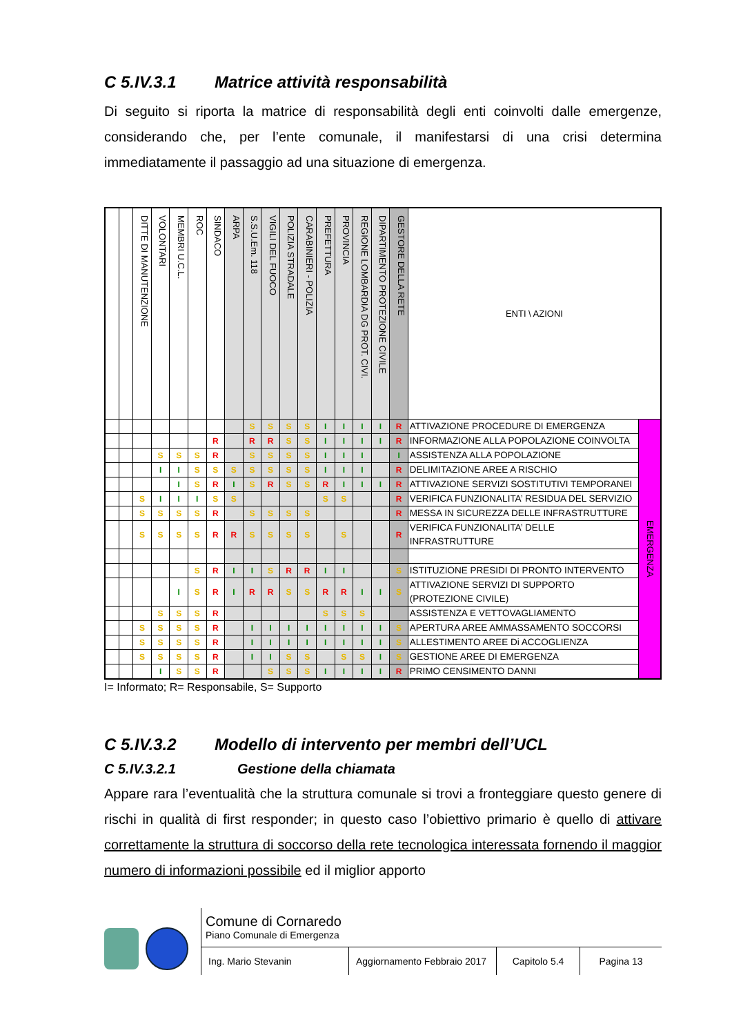C 5.IV.3.1 Matrice attività responsabilità
Di seguito si riporta la matrice di responsabilità degli enti coinvolti dalle emergenze, considerando che, per l’ente comunale, il manifestarsi di una crisi determina immediatamente il passaggio ad una situazione di emergenza.
| | | DITTE DI MANUTENZIONE | VOLONTARI | MEMBRI U.C.L. | ROC | SINDACO | ARPA | S.S.U.Em. 118 | VIGILI DEL FUOCO | POLIZIA STRADALE | CARABINIERI - POLIZIA | PREFETTURA | PROVINCIA | REGIONE LOMBARDIA DG PROT. CIVI. | DIPARTIMENTO PROTEZIONE CIVILE | GESTORE DELLA RETE | ENTI \ AZIONI | |
| | | | | | | | | S | S | S | S | I | I | I | I | R | ATTIVAZIONE PROCEDURE DI EMERGENZA | EMERGENZA |
| | | | | | | R | | R | R | S | S | I | I | I | I | R | INFORMAZIONE ALLA POPOLAZIONE COINVOLTA | |
| | | | S | S | S | R | | S | S | S | S | I | I | I | | I | ASSISTENZA ALLA POPOLAZIONE | |
| | | | I | I | S | S | S | S | S | S | S | I | I | I | | R | DELIMITAZIONE AREE A RISCHIO | |
| | | | | I | S | R | I | S | R | S | S | R | I | I | I | R | ATTIVAZIONE SERVIZI SOSTITUTIVI TEMPORANEI | |
| | | S | I | I | I | S | S | | | | | S | S | | | R | VERIFICA FUNZIONALITA’ RESIDUA DEL SERVIZIO | |
| | | S | S | S | S | R | | S | S | S | S | | | | | R | MESSA IN SICUREZZA DELLE INFRASTRUTTURE | |
| | | S | S | S | S | R | R | S | S | S | S | | S | | | R | VERIFICA FUNZIONALITA’ DELLE INFRASTRUTTURE | |
| | | | | | S | R | I | I | S | R | R | I | I | | | S | ISTITUZIONE PRESIDI DI PRONTO INTERVENTO | |
| | | | | I | S | R | I | R | R | S | S | R | R | I | I | S | ATTIVAZIONE SERVIZI DI SUPPORTO (PROTEZIONE CIVILE) | |
| | | | S | S | S | R | | | | | | S | S | S | | | ASSISTENZA E VETTOVAGLIAMENTO | |
| | | S | S | S | S | R | | I | I | I | I | I | I | I | I | S | APERTURA AREE AMMASSAMENTO SOCCORSI | |
| | | S | S | S | S | R | | I | I | I | I | I | I | I | I | S | ALLESTIMENTO AREE Di ACCOGLIENZA | |
| | | S | S | S | S | R | | I | I | S | S | | S | S | I | S | GESTIONE AREE DI EMERGENZA | |
| | | | I | S | S | R | | | S | S | S | I | I | I | I | R | PRIMO CENSIMENTO DANNI | |
I= Informato; R= Responsabile, S= Supporto
C 5.IV.3.2 Modello di intervento per membri dell’UCL
C 5.IV.3.2.1 Gestione della chiamata
Appare rara l’eventualità che la struttura comunale si trovi a fronteggiare questo genere di rischi in qualità di first responder; in questo caso l’obiettivo primario è quello di attivare correttamente la struttura di soccorso della rete tecnologica interessata fornendo il maggior numero di informazioni possibile ed il miglior apporto
Comune di Cornaredo
Piano Comunale di Emergenza
Ing. Mario Stevanin Aggiornamento Febbraio 2017
Capitolo 5.4
Pagina 13